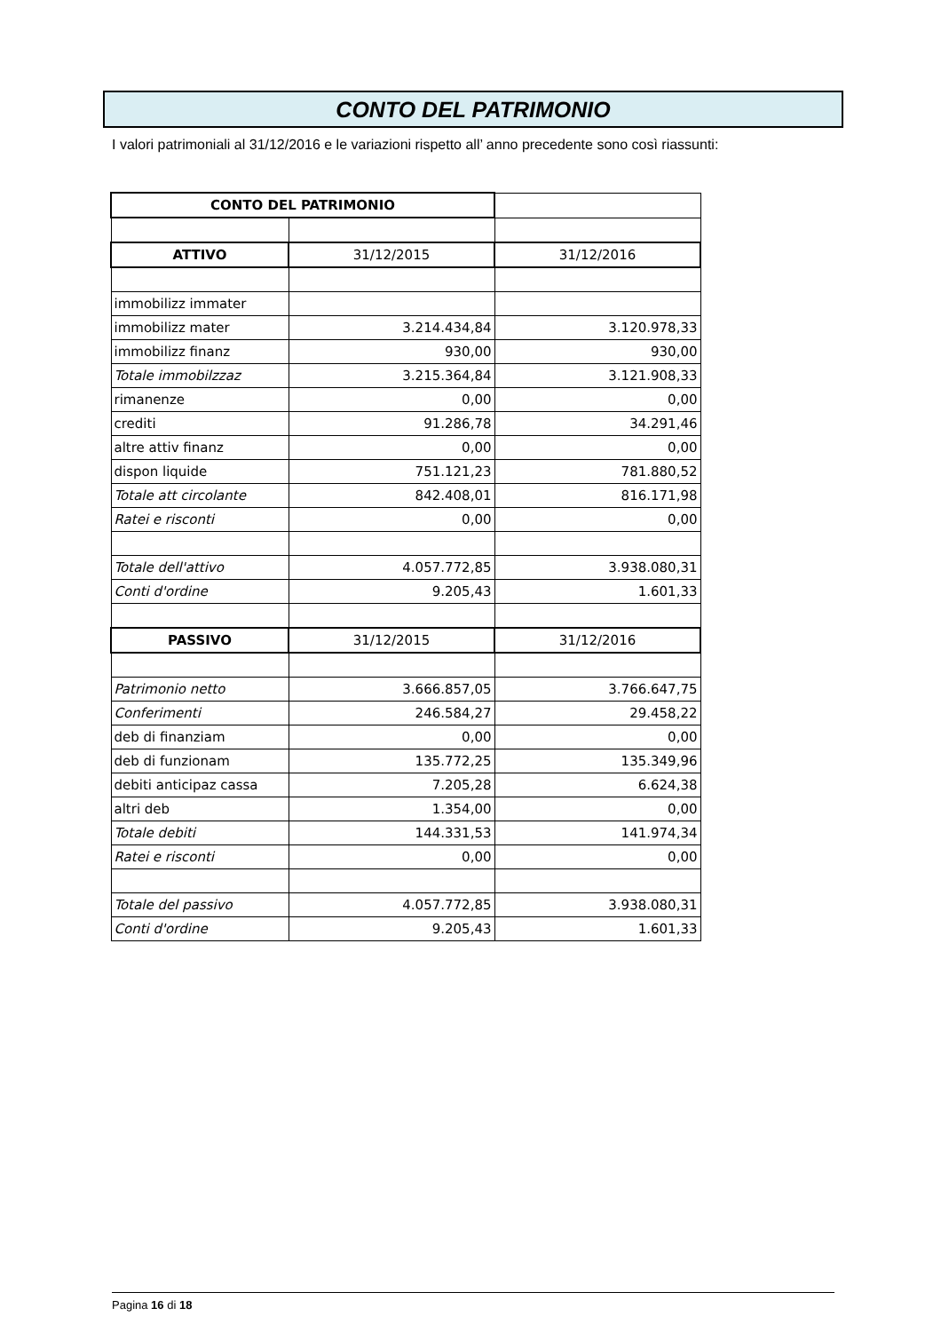CONTO DEL PATRIMONIO
I valori patrimoniali al 31/12/2016 e le variazioni rispetto all’ anno precedente sono così riassunti:
| CONTO DEL PATRIMONIO | | |
| ATTIVO | 31/12/2015 | 31/12/2016 |
| immobilizz immater | | |
| immobilizz mater | 3.214.434,84 | 3.120.978,33 |
| immobilizz finanz | 930,00 | 930,00 |
| Totale immobilzzaz | 3.215.364,84 | 3.121.908,33 |
| rimanenze | 0,00 | 0,00 |
| crediti | 91.286,78 | 34.291,46 |
| altre attiv finanz | 0,00 | 0,00 |
| dispon liquide | 751.121,23 | 781.880,52 |
| Totale att circolante | 842.408,01 | 816.171,98 |
| Ratei e risconti | 0,00 | 0,00 |
| Totale dell'attivo | 4.057.772,85 | 3.938.080,31 |
| Conti d'ordine | 9.205,43 | 1.601,33 |
| PASSIVO | 31/12/2015 | 31/12/2016 |
| Patrimonio netto | 3.666.857,05 | 3.766.647,75 |
| Conferimenti | 246.584,27 | 29.458,22 |
| deb di finanziam | 0,00 | 0,00 |
| deb di funzionam | 135.772,25 | 135.349,96 |
| debiti anticipaz cassa | 7.205,28 | 6.624,38 |
| altri deb | 1.354,00 | 0,00 |
| Totale debiti | 144.331,53 | 141.974,34 |
| Ratei e risconti | 0,00 | 0,00 |
| Totale del passivo | 4.057.772,85 | 3.938.080,31 |
| Conti d'ordine | 9.205,43 | 1.601,33 |
Pagina 16 di 18